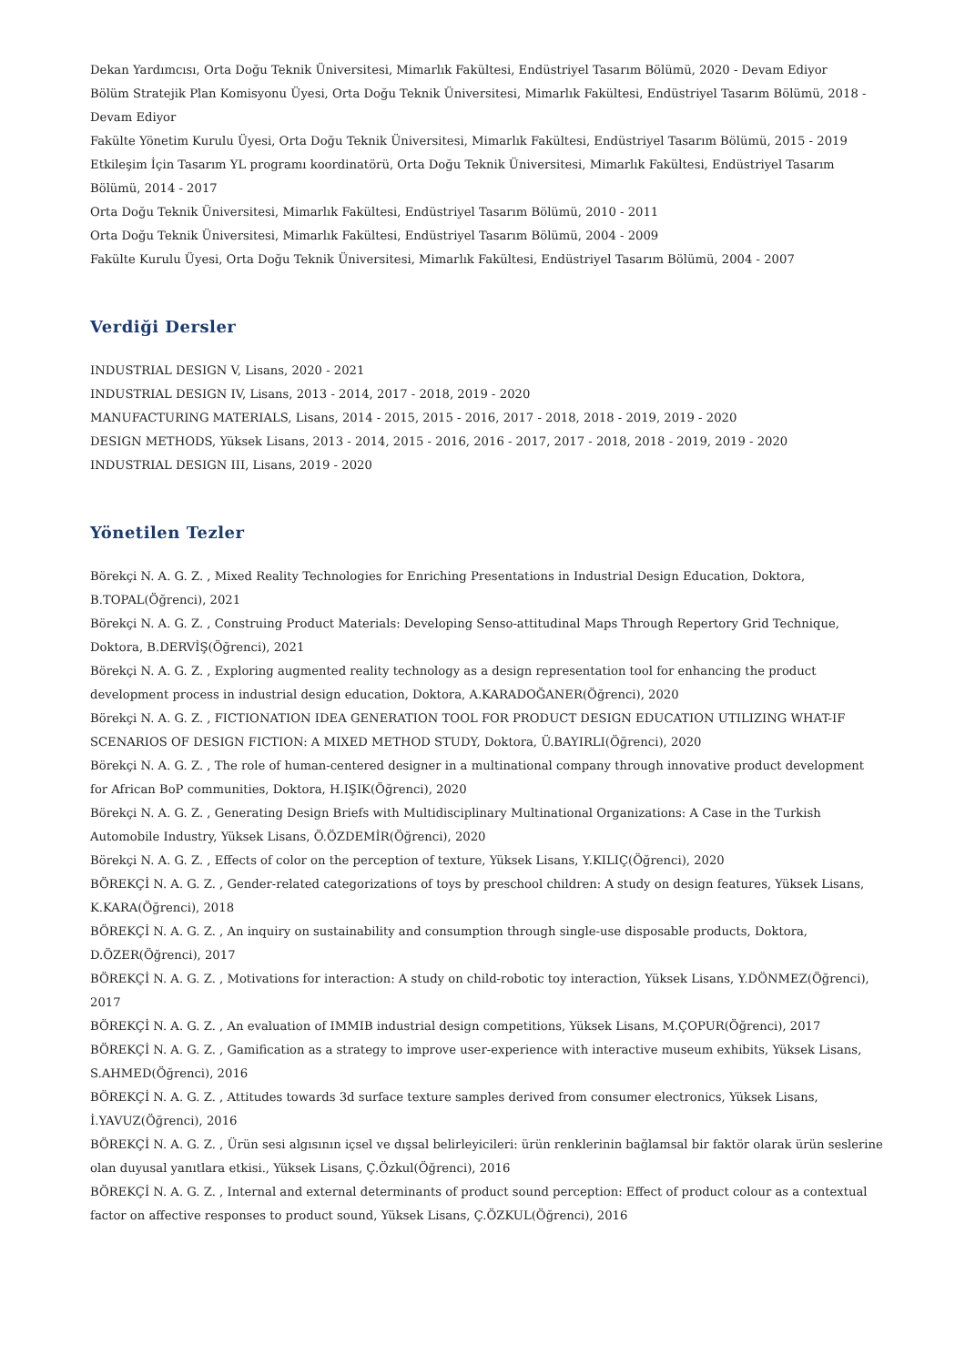Dekan Yardımcısı, Orta Doğu Teknik Üniversitesi, Mimarlık Fakültesi, Endüstriyel Tasarım Bölümü, 2020 - Devam Ediyor
Bölüm Stratejik Plan Komisyonu Üyesi, Orta Doğu Teknik Üniversitesi, Mimarlık Fakültesi, Endüstriyel Tasarım Bölümü, 2018 - Devam Ediyor
Fakülte Yönetim Kurulu Üyesi, Orta Doğu Teknik Üniversitesi, Mimarlık Fakültesi, Endüstriyel Tasarım Bölümü, 2015 - 2019
Etkileşim İçin Tasarım YL programı koordinatörü, Orta Doğu Teknik Üniversitesi, Mimarlık Fakültesi, Endüstriyel Tasarım Bölümü, 2014 - 2017
Orta Doğu Teknik Üniversitesi, Mimarlık Fakültesi, Endüstriyel Tasarım Bölümü, 2010 - 2011
Orta Doğu Teknik Üniversitesi, Mimarlık Fakültesi, Endüstriyel Tasarım Bölümü, 2004 - 2009
Fakülte Kurulu Üyesi, Orta Doğu Teknik Üniversitesi, Mimarlık Fakültesi, Endüstriyel Tasarım Bölümü, 2004 - 2007
Verdiği Dersler
INDUSTRIAL DESIGN V, Lisans, 2020 - 2021
INDUSTRIAL DESIGN IV, Lisans, 2013 - 2014, 2017 - 2018, 2019 - 2020
MANUFACTURING MATERIALS, Lisans, 2014 - 2015, 2015 - 2016, 2017 - 2018, 2018 - 2019, 2019 - 2020
DESIGN METHODS, Yüksek Lisans, 2013 - 2014, 2015 - 2016, 2016 - 2017, 2017 - 2018, 2018 - 2019, 2019 - 2020
INDUSTRIAL DESIGN III, Lisans, 2019 - 2020
Yönetilen Tezler
Börekçi N. A. G. Z. , Mixed Reality Technologies for Enriching Presentations in Industrial Design Education, Doktora, B.TOPAL(Öğrenci), 2021
Börekçi N. A. G. Z. , Construing Product Materials: Developing Senso-attitudinal Maps Through Repertory Grid Technique, Doktora, B.DERVİŞ(Öğrenci), 2021
Börekçi N. A. G. Z. , Exploring augmented reality technology as a design representation tool for enhancing the product development process in industrial design education, Doktora, A.KARADOĞANER(Öğrenci), 2020
Börekçi N. A. G. Z. , FICTIONATION IDEA GENERATION TOOL FOR PRODUCT DESIGN EDUCATION UTILIZING WHAT-IF SCENARIOS OF DESIGN FICTION: A MIXED METHOD STUDY, Doktora, Ü.BAYIRLI(Öğrenci), 2020
Börekçi N. A. G. Z. , The role of human-centered designer in a multinational company through innovative product development for African BoP communities, Doktora, H.IŞIK(Öğrenci), 2020
Börekçi N. A. G. Z. , Generating Design Briefs with Multidisciplinary Multinational Organizations: A Case in the Turkish Automobile Industry, Yüksek Lisans, Ö.ÖZDEMİR(Öğrenci), 2020
Börekçi N. A. G. Z. , Effects of color on the perception of texture, Yüksek Lisans, Y.KILIÇ(Öğrenci), 2020
BÖREKÇİ N. A. G. Z. , Gender-related categorizations of toys by preschool children: A study on design features, Yüksek Lisans, K.KARA(Öğrenci), 2018
BÖREKÇİ N. A. G. Z. , An inquiry on sustainability and consumption through single-use disposable products, Doktora, D.ÖZER(Öğrenci), 2017
BÖREKÇİ N. A. G. Z. , Motivations for interaction: A study on child-robotic toy interaction, Yüksek Lisans, Y.DÖNMEZ(Öğrenci), 2017
BÖREKÇİ N. A. G. Z. , An evaluation of IMMIB industrial design competitions, Yüksek Lisans, M.ÇOPUR(Öğrenci), 2017
BÖREKÇİ N. A. G. Z. , Gamification as a strategy to improve user-experience with interactive museum exhibits, Yüksek Lisans, S.AHMED(Öğrenci), 2016
BÖREKÇİ N. A. G. Z. , Attitudes towards 3d surface texture samples derived from consumer electronics, Yüksek Lisans, İ.YAVUZ(Öğrenci), 2016
BÖREKÇİ N. A. G. Z. , Ürün sesi algısının içsel ve dışsal belirleyicileri: ürün renklerinin bağlamsal bir faktör olarak ürün seslerine olan duyusal yanıtlara etkisi., Yüksek Lisans, Ç.Özkul(Öğrenci), 2016
BÖREKÇİ N. A. G. Z. , Internal and external determinants of product sound perception: Effect of product colour as a contextual factor on affective responses to product sound, Yüksek Lisans, Ç.ÖZKUL(Öğrenci), 2016